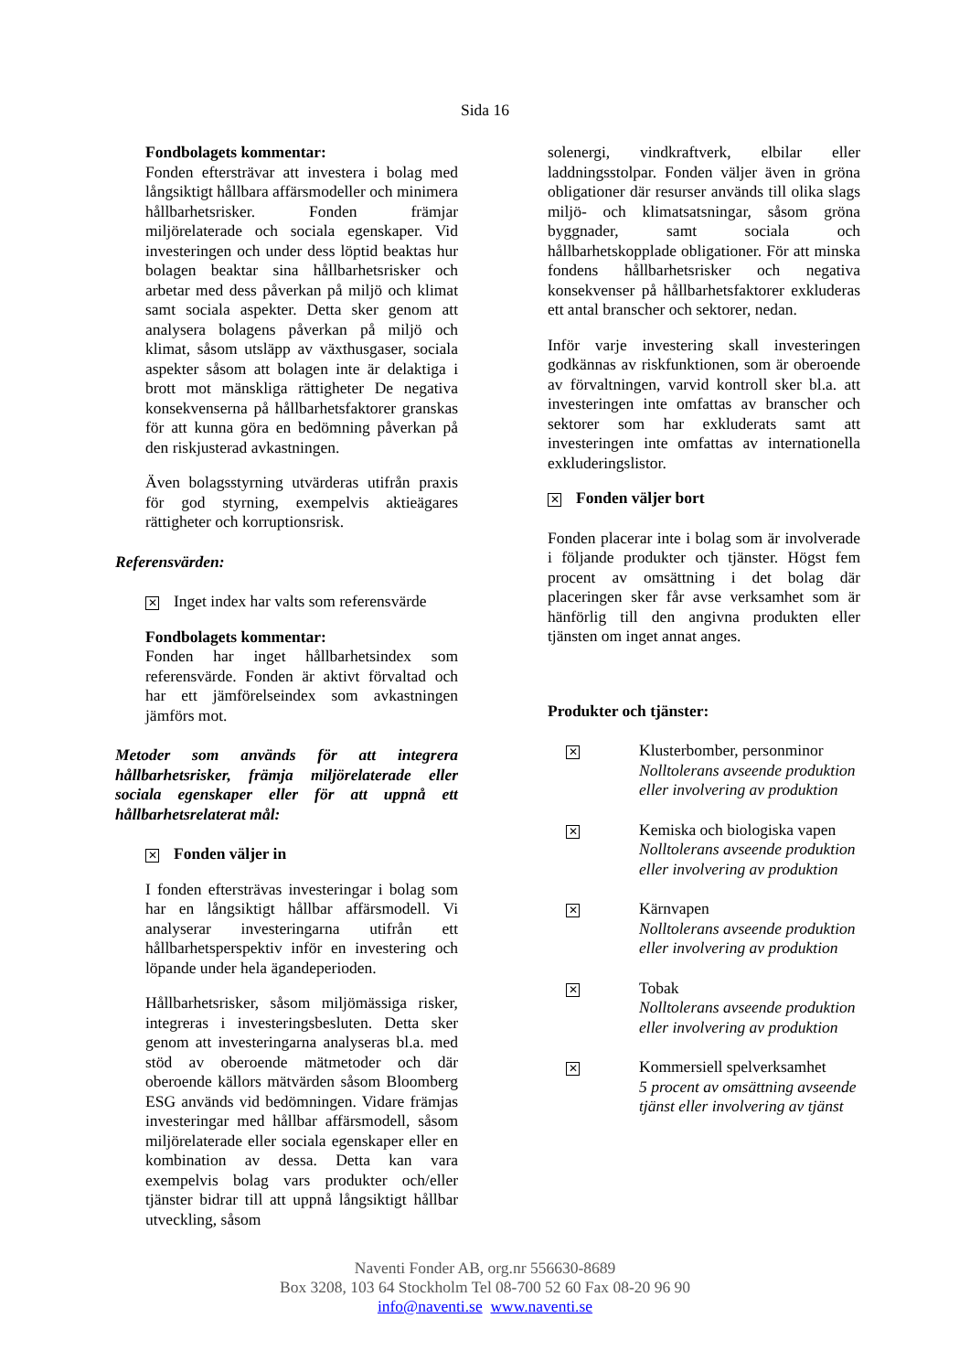Sida 16
Fondbolagets kommentar:
Fonden eftersträvar att investera i bolag med långsiktigt hållbara affärsmodeller och minimera hållbarhetsrisker. Fonden främjar miljörelaterade och sociala egenskaper. Vid investeringen och under dess löptid beaktas hur bolagen beaktar sina hållbarhetsrisker och arbetar med dess påverkan på miljö och klimat samt sociala aspekter. Detta sker genom att analysera bolagens påverkan på miljö och klimat, såsom utsläpp av växthusgaser, sociala aspekter såsom att bolagen inte är delaktiga i brott mot mänskliga rättigheter De negativa konsekvenserna på hållbarhetsfaktorer granskas för att kunna göra en bedömning påverkan på den riskjusterad avkastningen.
Även bolagsstyrning utvärderas utifrån praxis för god styrning, exempelvis aktieägares rättigheter och korruptionsrisk.
Referensvärden:
✕ Inget index har valts som referensvärde
Fondbolagets kommentar:
Fonden har inget hållbarhetsindex som referensvärde. Fonden är aktivt förvaltad och har ett jämförelseindex som avkastningen jämförs mot.
Metoder som används för att integrera hållbarhetsrisker, främja miljörelaterade eller sociala egenskaper eller för att uppnå ett hållbarhetsrelaterat mål:
✕ Fonden väljer in
I fonden eftersträvas investeringar i bolag som har en långsiktigt hållbar affärsmodell. Vi analyserar investeringarna utifrån ett hållbarhetsperspektiv inför en investering och löpande under hela ägandeperioden.
Hållbarhetsrisker, såsom miljömässiga risker, integreras i investeringsbesluten. Detta sker genom att investeringarna analyseras bl.a. med stöd av oberoende mätmetoder och där oberoende källors mätvärden såsom Bloomberg ESG används vid bedömningen. Vidare främjas investeringar med hållbar affärsmodell, såsom miljörelaterade eller sociala egenskaper eller en kombination av dessa. Detta kan vara exempelvis bolag vars produkter och/eller tjänster bidrar till att uppnå långsiktigt hållbar utveckling, såsom
solenergi, vindkraftverk, elbilar eller laddningsstolpar. Fonden väljer även in gröna obligationer där resurser används till olika slags miljö- och klimatsatsningar, såsom gröna byggnader, samt sociala och hållbarhetskopplade obligationer. För att minska fondens hållbarhetsrisker och negativa konsekvenser på hållbarhetsfaktorer exkluderas ett antal branscher och sektorer, nedan.
Inför varje investering skall investeringen godkännas av riskfunktionen, som är oberoende av förvaltningen, varvid kontroll sker bl.a. att investeringen inte omfattas av branscher och sektorer som har exkluderats samt att investeringen inte omfattas av internationella exkluderingslistor.
✕ Fonden väljer bort
Fonden placerar inte i bolag som är involverade i följande produkter och tjänster. Högst fem procent av omsättning i det bolag där placeringen sker får avse verksamhet som är hänförlig till den angivna produkten eller tjänsten om inget annat anges.
Produkter och tjänster:
✕
Klusterbomber, personminor
Nolltolerans avseende produktion eller involvering av produktion
✕
Kemiska och biologiska vapen
Nolltolerans avseende produktion eller involvering av produktion
✕
Kärnvapen
Nolltolerans avseende produktion eller involvering av produktion
✕
Tobak
Nolltolerans avseende produktion eller involvering av produktion
✕
Kommersiell spelverksamhet
5 procent av omsättning avseende tjänst eller involvering av tjänst
Naventi Fonder AB, org.nr 556630-8689
Box 3208, 103 64 Stockholm Tel 08-700 52 60 Fax 08-20 96 90
info@naventi.se www.naventi.se